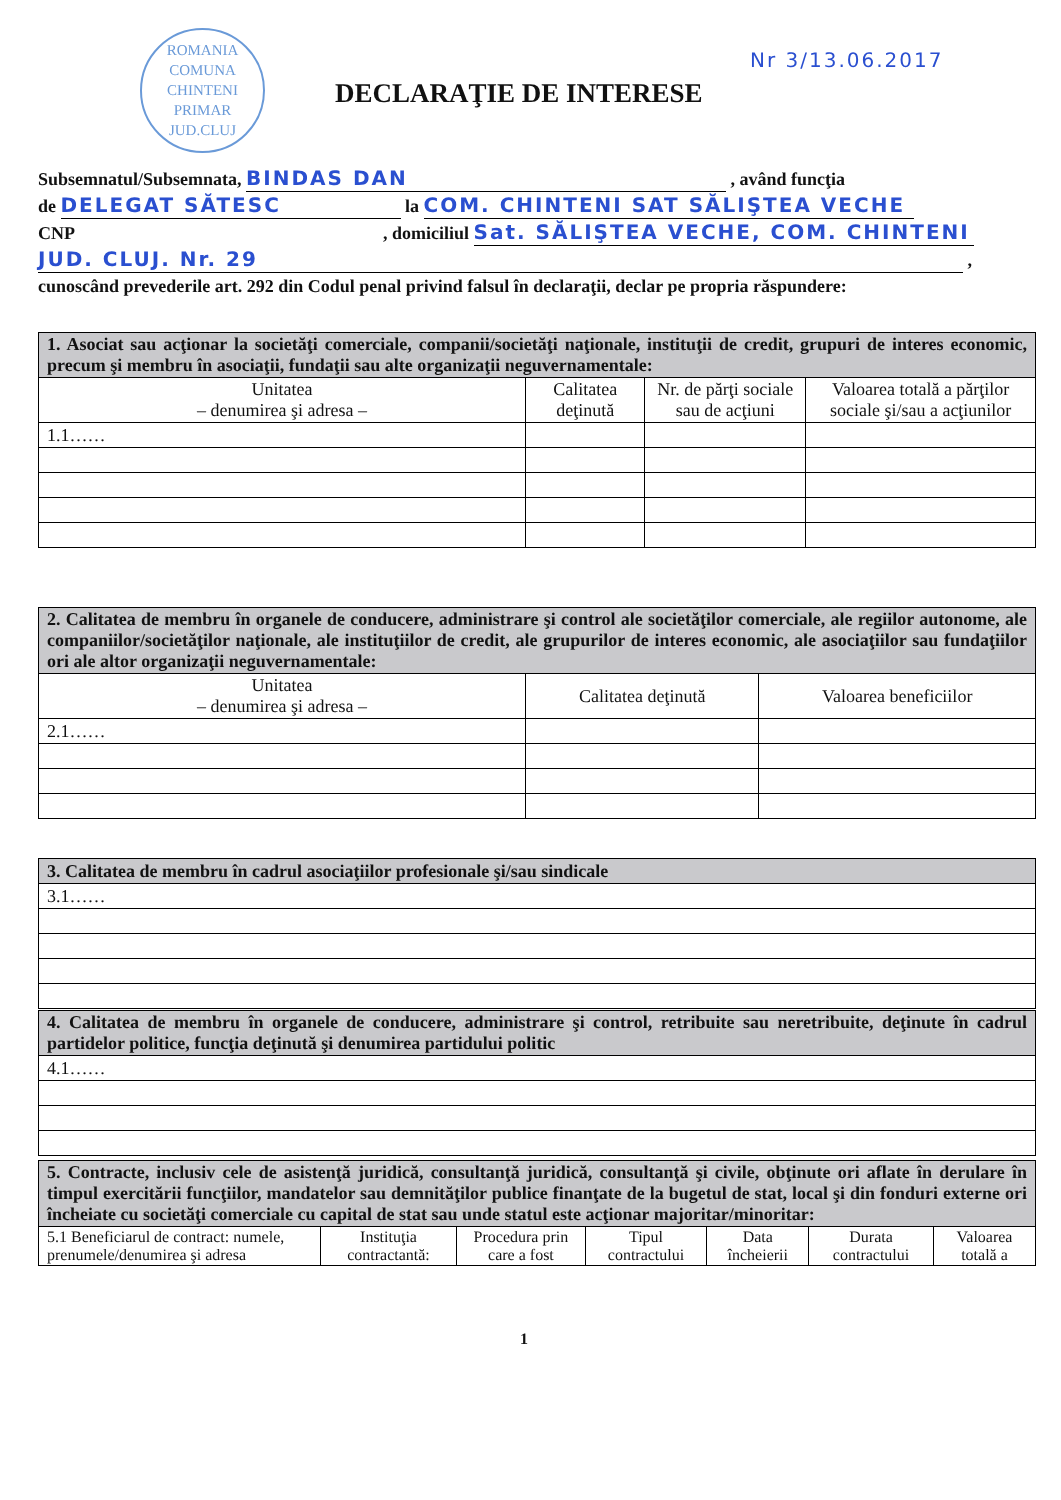ROMANIA
COMUNA
CHINTENI
PRIMAR
JUD.CLUJ
Nr 3/13.06.2017
DECLARAŢIE DE INTERESE
Subsemnatul/Subsemnata, BINDAS DAN , având funcţia
de DELEGAT SĂTESC la COM. CHINTENI SAT SĂLIŞTEA VECHE
CNP , domiciliul Sat. SĂLIŞTEA VECHE, COM. CHINTENI
JUD. CLUJ. Nr. 29 ,
cunoscând prevederile art. 292 din Codul penal privind falsul în declaraţii, declar pe propria răspundere:
| 1. Asociat sau acţionar la societăţi comerciale, companii/societăţi naţionale, instituţii de credit, grupuri de interes economic, precum şi membru în asociaţii, fundaţii sau alte organizaţii neguvernamentale: | | | |
| Unitatea – denumirea şi adresa – | Calitatea deţinută | Nr. de părţi sociale sau de acţiuni | Valoarea totală a părţilor sociale şi/sau a acţiunilor |
| 1.1…… | | | |
| 2. Calitatea de membru în organele de conducere, administrare şi control ale societăţilor comerciale, ale regiilor autonome, ale companiilor/societăţilor naţionale, ale instituţiilor de credit, ale grupurilor de interes economic, ale asociaţiilor sau fundaţiilor ori ale altor organizaţii neguvernamentale: | | |
| Unitatea – denumirea şi adresa – | Calitatea deţinută | Valoarea beneficiilor |
| 2.1…… | | |
| 3. Calitatea de membru în cadrul asociaţiilor profesionale şi/sau sindicale |
| 3.1…… |
| 4. Calitatea de membru în organele de conducere, administrare şi control, retribuite sau neretribuite, deţinute în cadrul partidelor politice, funcţia deţinută şi denumirea partidului politic |
| 4.1…… |
| 5. Contracte, inclusiv cele de asistenţă juridică, consultanţă juridică, consultanţă şi civile, obţinute ori aflate în derulare în timpul exercitării funcţiilor, mandatelor sau demnităţilor publice finanţate de la bugetul de stat, local şi din fonduri externe ori încheiate cu societăţi comerciale cu capital de stat sau unde statul este acţionar majoritar/minoritar: | | | | | | |
| 5.1 Beneficiarul de contract: numele, prenumele/denumirea şi adresa | Instituţia contractantă: | Procedura prin care a fost | Tipul contractului | Data încheierii | Durata contractului | Valoarea totală a |
1